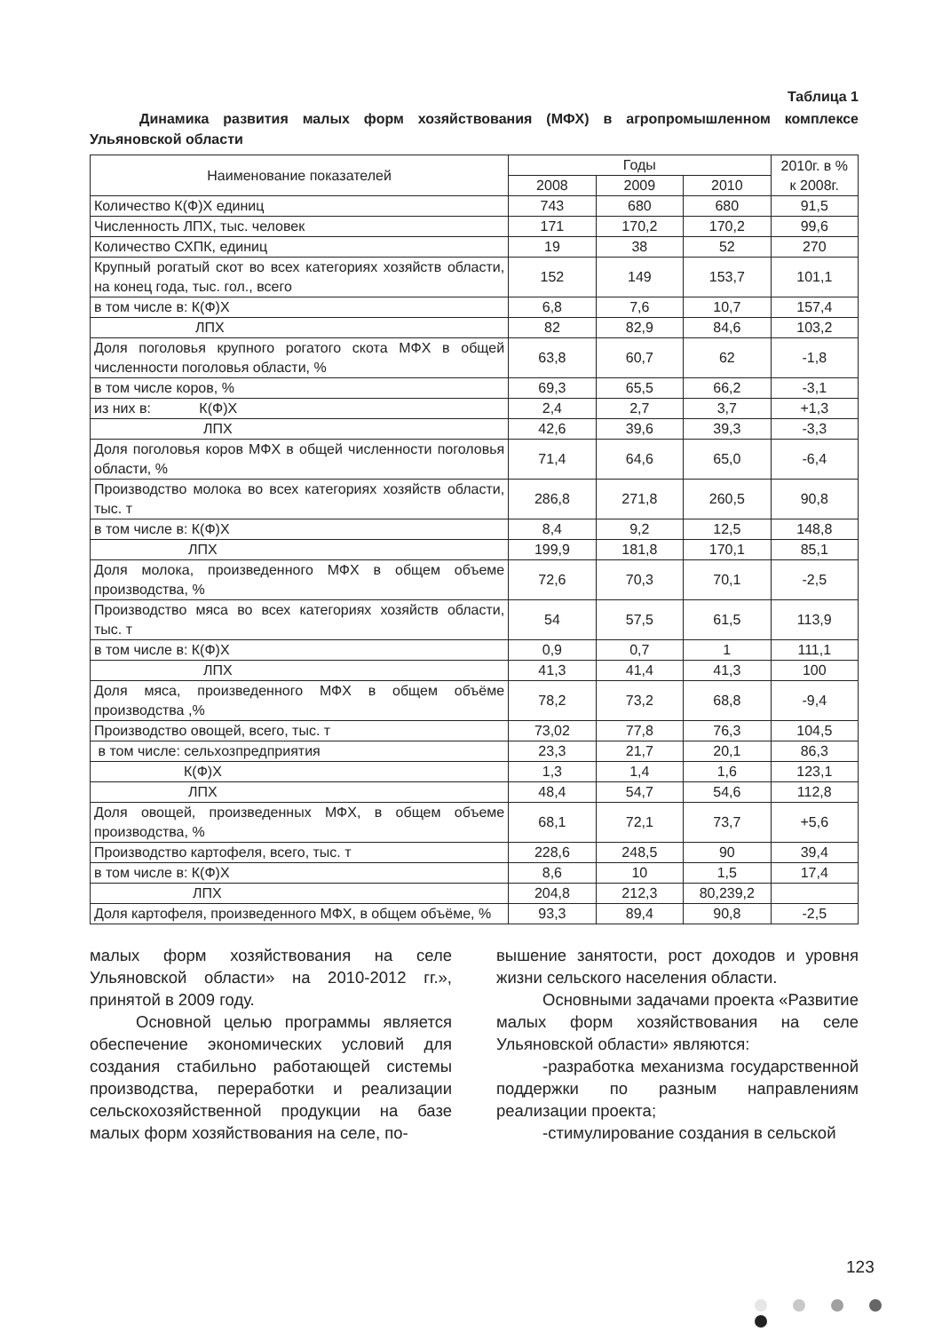Таблица 1
Динамика развития малых форм хозяйствования (МФХ) в агропромышленном комплексе Ульяновской области
| Наименование показателей | Годы | | | 2010г. в % к 2008г. |
| --- | --- | --- | --- | --- |
| | 2008 | 2009 | 2010 | |
| Количество К(Ф)Х единиц | 743 | 680 | 680 | 91,5 |
| Численность ЛПХ, тыс. человек | 171 | 170,2 | 170,2 | 99,6 |
| Количество СХПК, единиц | 19 | 38 | 52 | 270 |
| Крупный рогатый скот во всех категориях хозяйств области, на конец года, тыс. гол., всего | 152 | 149 | 153,7 | 101,1 |
| в том числе в: К(Ф)Х | 6,8 | 7,6 | 10,7 | 157,4 |
| ЛПХ | 82 | 82,9 | 84,6 | 103,2 |
| Доля поголовья крупного рогатого скота МФХ в общей численности поголовья области, % | 63,8 | 60,7 | 62 | -1,8 |
| в том числе коров, % | 69,3 | 65,5 | 66,2 | -3,1 |
| из них в: К(Ф)Х | 2,4 | 2,7 | 3,7 | +1,3 |
| ЛПХ | 42,6 | 39,6 | 39,3 | -3,3 |
| Доля поголовья коров МФХ в общей численности поголовья области, % | 71,4 | 64,6 | 65,0 | -6,4 |
| Производство молока во всех категориях хозяйств области, тыс. т | 286,8 | 271,8 | 260,5 | 90,8 |
| в том числе в: К(Ф)Х | 8,4 | 9,2 | 12,5 | 148,8 |
| ЛПХ | 199,9 | 181,8 | 170,1 | 85,1 |
| Доля молока, произведенного МФХ в общем объеме производства, % | 72,6 | 70,3 | 70,1 | -2,5 |
| Производство мяса во всех категориях хозяйств области, тыс. т | 54 | 57,5 | 61,5 | 113,9 |
| в том числе в: К(Ф)Х | 0,9 | 0,7 | 1 | 111,1 |
| ЛПХ | 41,3 | 41,4 | 41,3 | 100 |
| Доля мяса, произведенного МФХ в общем объёме производства ,% | 78,2 | 73,2 | 68,8 | -9,4 |
| Производство овощей, всего, тыс. т | 73,02 | 77,8 | 76,3 | 104,5 |
| в том числе: сельхозпредприятия | 23,3 | 21,7 | 20,1 | 86,3 |
| К(Ф)Х | 1,3 | 1,4 | 1,6 | 123,1 |
| ЛПХ | 48,4 | 54,7 | 54,6 | 112,8 |
| Доля овощей, произведенных МФХ, в общем объеме производства, % | 68,1 | 72,1 | 73,7 | +5,6 |
| Производство картофеля, всего, тыс. т | 228,6 | 248,5 | 90 | 39,4 |
| в том числе в: К(Ф)Х | 8,6 | 10 | 1,5 | 17,4 |
| ЛПХ | 204,8 | 212,3 | 80,239,2 | |
| Доля картофеля, произведенного МФХ, в общем объёме, % | 93,3 | 89,4 | 90,8 | -2,5 |
малых форм хозяйствования на селе Ульяновской области» на 2010-2012 гг.», принятой в 2009 году.
Основной целью программы является обеспечение экономических условий для создания стабильно работающей системы производства, переработки и реализации сельскохозяйственной продукции на базе малых форм хозяйствования на селе, по-
вышение занятости, рост доходов и уровня жизни сельского населения области.
Основными задачами проекта «Развитие малых форм хозяйствования на селе Ульяновской области» являются:
-разработка механизма государственной поддержки по разным направлениям реализации проекта;
-стимулирование создания в сельской
123